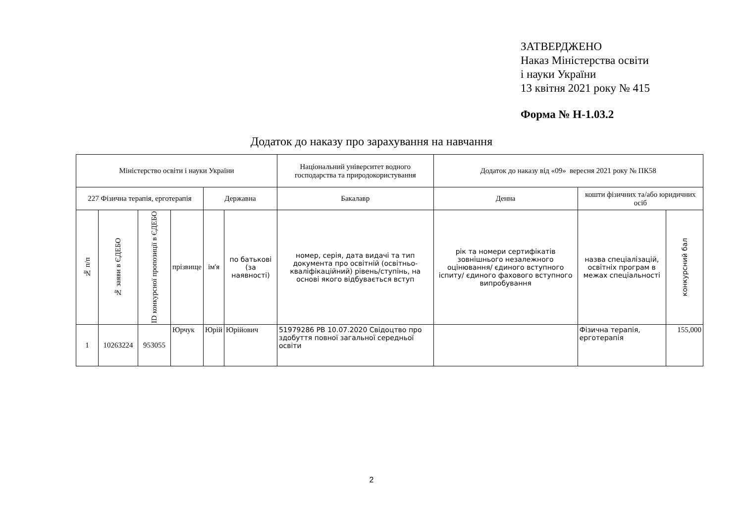ЗАТВЕРДЖЕНО
Наказ Міністерства освіти
і науки України
13 квітня 2021 року № 415
Форма № Н-1.03.2
Додаток до наказу про зарахування на навчання
| Міністерство освіти і науки України | | | | | | Національний університет водного господарства та природокористування | Додаток до наказу від «09» вересня 2021 року № ПК58 | | |
| 227 Фізична терапія, ерготерапія | | | | Державна | | Бакалавр | Денна | кошти фізичних та/або юридичних осіб | |
| № п/п | № заяви в ЄДЕБО | ID конкурсної пропозиції в ЄДЕБО | прізвище | ім'я | по батькові (за наявності) | номер, серія, дата видачі та тип документа про освітній (освітньо-кваліфікаційний) рівень/ступінь, на основі якого відбувається вступ | рік та номери сертифікатів зовнішнього незалежного оцінювання/ єдиного вступного іспиту/ єдиного фахового вступного випробування | назва спеціалізацій, освітніх програм в межах спеціальності | конкурсний бал |
| 1 | 10263224 | 953055 | Юрчук | Юрій | Юрійович | 51979286 РВ 10.07.2020 Свідоцтво про здобуття повної загальної середньої освіти | | Фізична терапія, ерготерапія | 155,000 |
2